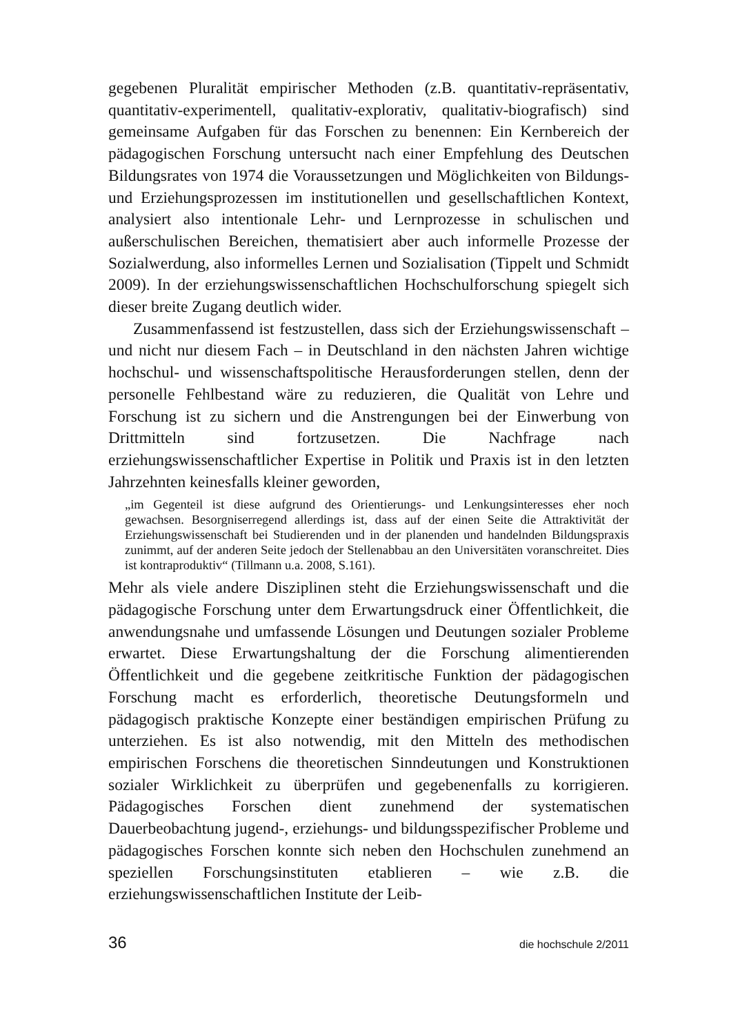gegebenen Pluralität empirischer Methoden (z.B. quantitativ-repräsentativ, quantitativ-experimentell, qualitativ-explorativ, qualitativ-biografisch) sind gemeinsame Aufgaben für das Forschen zu benennen: Ein Kernbereich der pädagogischen Forschung untersucht nach einer Empfehlung des Deutschen Bildungsrates von 1974 die Voraussetzungen und Möglichkeiten von Bildungs- und Erziehungsprozessen im institutionellen und gesellschaftlichen Kontext, analysiert also intentionale Lehr- und Lernprozesse in schulischen und außerschulischen Bereichen, thematisiert aber auch informelle Prozesse der Sozialwerdung, also informelles Lernen und Sozialisation (Tippelt und Schmidt 2009). In der erziehungswissenschaftlichen Hochschulforschung spiegelt sich dieser breite Zugang deutlich wider.
Zusammenfassend ist festzustellen, dass sich der Erziehungswissenschaft – und nicht nur diesem Fach – in Deutschland in den nächsten Jahren wichtige hochschul- und wissenschaftspolitische Herausforderungen stellen, denn der personelle Fehlbestand wäre zu reduzieren, die Qualität von Lehre und Forschung ist zu sichern und die Anstrengungen bei der Einwerbung von Drittmitteln sind fortzusetzen. Die Nachfrage nach erziehungswissenschaftlicher Expertise in Politik und Praxis ist in den letzten Jahrzehnten keinesfalls kleiner geworden,
„im Gegenteil ist diese aufgrund des Orientierungs- und Lenkungsinteresses eher noch gewachsen. Besorgniserregend allerdings ist, dass auf der einen Seite die Attraktivität der Erziehungswissenschaft bei Studierenden und in der planenden und handelnden Bildungspraxis zunimmt, auf der anderen Seite jedoch der Stellenabbau an den Universitäten voranschreitet. Dies ist kontraproduktiv“ (Tillmann u.a. 2008, S.161).
Mehr als viele andere Disziplinen steht die Erziehungswissenschaft und die pädagogische Forschung unter dem Erwartungsdruck einer Öffentlichkeit, die anwendungsnahe und umfassende Lösungen und Deutungen sozialer Probleme erwartet. Diese Erwartungshaltung der die Forschung alimentierenden Öffentlichkeit und die gegebene zeitkritische Funktion der pädagogischen Forschung macht es erforderlich, theoretische Deutungsformeln und pädagogisch praktische Konzepte einer beständigen empirischen Prüfung zu unterziehen. Es ist also notwendig, mit den Mitteln des methodischen empirischen Forschens die theoretischen Sinndeutungen und Konstruktionen sozialer Wirklichkeit zu überprüfen und gegebenenfalls zu korrigieren. Pädagogisches Forschen dient zunehmend der systematischen Dauerbeobachtung jugend-, erziehungs- und bildungsspezifischer Probleme und pädagogisches Forschen konnte sich neben den Hochschulen zunehmend an speziellen Forschungsinstituten etablieren – wie z.B. die erziehungswissenschaftlichen Institute der Leib-
36 die hochschule 2/2011